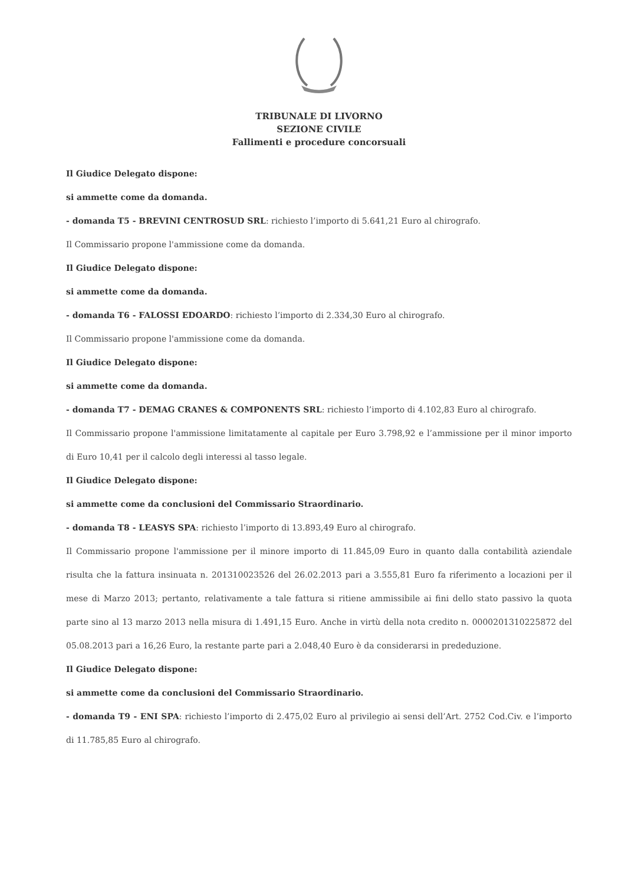TRIBUNALE DI LIVORNO
SEZIONE CIVILE
Fallimenti e procedure concorsuali
Il Giudice Delegato dispone:
si ammette come da domanda.
- domanda T5 - BREVINI CENTROSUD SRL: richiesto l’importo di 5.641,21 Euro al chirografo.
Il Commissario propone l'ammissione come da domanda.
Il Giudice Delegato dispone:
si ammette come da domanda.
- domanda T6 - FALOSSI EDOARDO: richiesto l’importo di 2.334,30 Euro al chirografo.
Il Commissario propone l'ammissione come da domanda.
Il Giudice Delegato dispone:
si ammette come da domanda.
- domanda T7 - DEMAG CRANES & COMPONENTS SRL: richiesto l’importo di 4.102,83 Euro al chirografo.
Il Commissario propone l'ammissione limitatamente al capitale per Euro 3.798,92 e l’ammissione per il minor importo di Euro 10,41 per il calcolo degli interessi al tasso legale.
Il Giudice Delegato dispone:
si ammette come da conclusioni del Commissario Straordinario.
- domanda T8 - LEASYS SPA: richiesto l’importo di 13.893,49 Euro al chirografo.
Il Commissario propone l'ammissione per il minore importo di 11.845,09 Euro in quanto dalla contabilità aziendale risulta che la fattura insinuata n. 201310023526 del 26.02.2013 pari a 3.555,81 Euro fa riferimento a locazioni per il mese di Marzo 2013; pertanto, relativamente a tale fattura si ritiene ammissibile ai fini dello stato passivo la quota parte sino al 13 marzo 2013 nella misura di 1.491,15 Euro. Anche in virtù della nota credito n. 0000201310225872 del 05.08.2013 pari a 16,26 Euro, la restante parte pari a 2.048,40 Euro è da considerarsi in prededuzione.
Il Giudice Delegato dispone:
si ammette come da conclusioni del Commissario Straordinario.
- domanda T9 - ENI SPA: richiesto l’importo di 2.475,02 Euro al privilegio ai sensi dell’Art. 2752 Cod.Civ. e l’importo di 11.785,85 Euro al chirografo.